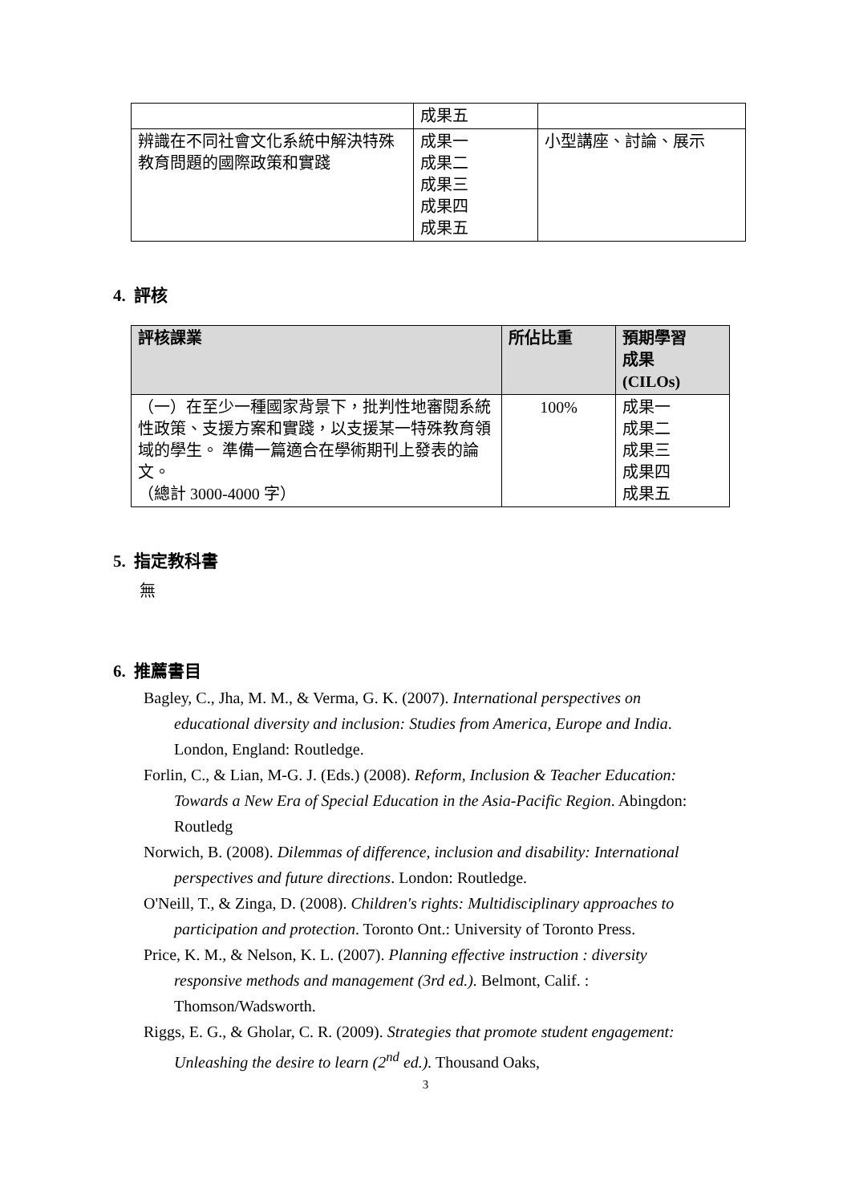| | 成果五 | |
| 辨識在不同社會文化系統中解決特殊教育問題的國際政策和實踐 | 成果一 成果二 成果三 成果四 成果五 | 小型講座、討論、展示 |
4. 評核
| 評核課業 | 所佔比重 | 預期學習 成果 (CILOs) |
| --- | --- | --- |
| （一）在至少一種國家背景下，批判性地審閱系統性政策、支援方案和實踐，以支援某一特殊教育領域的學生。 準備一篇適合在學術期刊上發表的論文。 （總計 3000-4000 字） | 100% | 成果一 成果二 成果三 成果四 成果五 |
5. 指定教科書
無
6. 推薦書目
Bagley, C., Jha, M. M., & Verma, G. K. (2007). International perspectives on educational diversity and inclusion: Studies from America, Europe and India. London, England: Routledge.
Forlin, C., & Lian, M-G. J. (Eds.) (2008). Reform, Inclusion & Teacher Education: Towards a New Era of Special Education in the Asia-Pacific Region. Abingdon: Routledg
Norwich, B. (2008). Dilemmas of difference, inclusion and disability: International perspectives and future directions. London: Routledge.
O'Neill, T., & Zinga, D. (2008). Children's rights: Multidisciplinary approaches to participation and protection. Toronto Ont.: University of Toronto Press.
Price, K. M., & Nelson, K. L. (2007). Planning effective instruction : diversity responsive methods and management (3rd ed.). Belmont, Calif. : Thomson/Wadsworth.
Riggs, E. G., & Gholar, C. R. (2009). Strategies that promote student engagement: Unleashing the desire to learn (2<sup>nd</sup> ed.). Thousand Oaks,
3